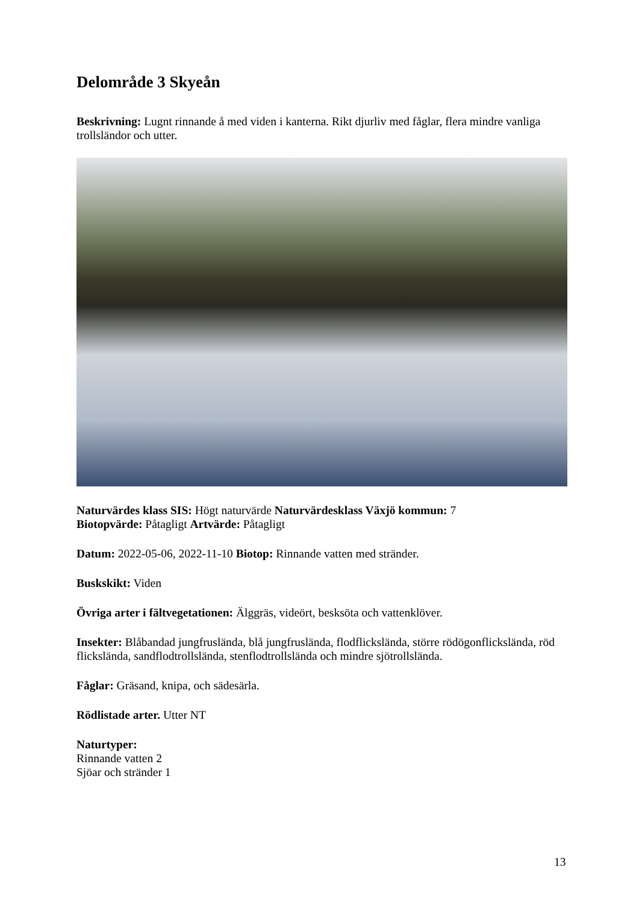Delområde 3 Skyeån
Beskrivning: Lugnt rinnande å med viden i kanterna. Rikt djurliv med fåglar, flera mindre vanliga trollsländor och utter.
Naturvärdes klass SIS: Högt naturvärde Naturvärdesklass Växjö kommun: 7
Biotopvärde: Påtagligt Artvärde: Påtagligt
Datum: 2022-05-06, 2022-11-10 Biotop: Rinnande vatten med stränder.
Buskskikt: Viden
Övriga arter i fältvegetationen: Älggräs, videört, besksöta och vattenklöver.
Insekter: Blåbandad jungfrusländа, blå jungfrusländа, flodflicksländа, större rödögonflicksländа, röd flicksländа, sandflodtrollsländа, stenflodtrollsländа och mindre sjötrollsländа.
Fåglar: Gräsand, knipa, och sädesärla.
Rödlistade arter. Utter NT
Naturtyper:
Rinnande vatten 2
Sjöar och stränder 1
13